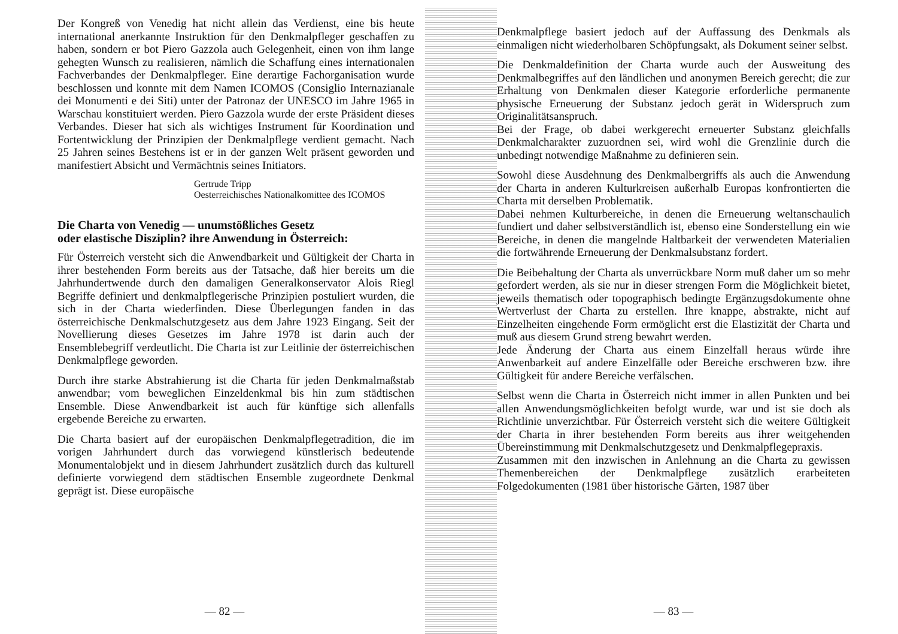Der Kongreß von Venedig hat nicht allein das Verdienst, eine bis heute international anerkannte Instruktion für den Denkmalpfleger geschaffen zu haben, sondern er bot Piero Gazzola auch Gelegenheit, einen von ihm lange gehegten Wunsch zu realisieren, nämlich die Schaffung eines internationalen Fachverbandes der Denkmalpfleger. Eine derartige Fachorganisation wurde beschlossen und konnte mit dem Namen ICOMOS (Consiglio Internazianale dei Monumenti e dei Siti) unter der Patronaz der UNESCO im Jahre 1965 in Warschau konstituiert werden. Piero Gazzola wurde der erste Präsident dieses Verbandes. Dieser hat sich als wichtiges Instrument für Koordination und Fortentwicklung der Prinzipien der Denkmalpflege verdient gemacht. Nach 25 Jahren seines Bestehens ist er in der ganzen Welt präsent geworden und manifestiert Absicht und Vermächtnis seines Initiators.
Gertrude Tripp
Oesterreichisches Nationalkomittee des ICOMOS
Die Charta von Venedig — unumstößliches Gesetz
oder elastische Disziplin? ihre Anwendung in Österreich:
Für Österreich versteht sich die Anwendbarkeit und Gültigkeit der Charta in ihrer bestehenden Form bereits aus der Tatsache, daß hier bereits um die Jahrhundertwende durch den damaligen Generalkonservator Alois Riegl Begriffe definiert und denkmalpflegerische Prinzipien postuliert wurden, die sich in der Charta wiederfinden. Diese Überlegungen fanden in das österreichische Denkmalschutzgesetz aus dem Jahre 1923 Eingang. Seit der Novellierung dieses Gesetzes im Jahre 1978 ist darin auch der Ensemblebegriff verdeutlicht. Die Charta ist zur Leitlinie der österreichischen Denkmalpflege geworden.
Durch ihre starke Abstrahierung ist die Charta für jeden Denkmalmaßstab anwendbar; vom beweglichen Einzeldenkmal bis hin zum städtischen Ensemble. Diese Anwendbarkeit ist auch für künftige sich allenfalls ergebende Bereiche zu erwarten.
Die Charta basiert auf der europäischen Denkmalpflegetradition, die im vorigen Jahrhundert durch das vorwiegend künstlerisch bedeutende Monumentalobjekt und in diesem Jahrhundert zusätzlich durch das kulturell definierte vorwiegend dem städtischen Ensemble zugeordnete Denkmal geprägt ist. Diese europäische
— 82 —
Denkmalpflege basiert jedoch auf der Auffassung des Denkmals als einmaligen nicht wiederholbaren Schöpfungsakt, als Dokument seiner selbst.
Die Denkmaldefinition der Charta wurde auch der Ausweitung des Denkmalbegriffes auf den ländlichen und anonymen Bereich gerecht; die zur Erhaltung von Denkmalen dieser Kategorie erforderliche permanente physische Erneuerung der Substanz jedoch gerät in Widerspruch zum Originalitätsanspruch.
Bei der Frage, ob dabei werkgerecht erneuerter Substanz gleichfalls Denkmalcharakter zuzuordnen sei, wird wohl die Grenzlinie durch die unbedingt notwendige Maßnahme zu definieren sein.
Sowohl diese Ausdehnung des Denkmalbergriffs als auch die Anwendung der Charta in anderen Kulturkreisen außerhalb Europas konfrontierten die Charta mit derselben Problematik.
Dabei nehmen Kulturbereiche, in denen die Erneuerung weltanschaulich fundiert und daher selbstverständlich ist, ebenso eine Sonderstellung ein wie Bereiche, in denen die mangelnde Haltbarkeit der verwendeten Materialien die fortwährende Erneuerung der Denkmalsubstanz fordert.
Die Beibehaltung der Charta als unverrückbare Norm muß daher um so mehr gefordert werden, als sie nur in dieser strengen Form die Möglichkeit bietet, jeweils thematisch oder topographisch bedingte Ergänzugsdokumente ohne Wertverlust der Charta zu erstellen. Ihre knappe, abstrakte, nicht auf Einzelheiten eingehende Form ermöglicht erst die Elastizität der Charta und muß aus diesem Grund streng bewahrt werden.
Jede Änderung der Charta aus einem Einzelfall heraus würde ihre Anwenbarkeit auf andere Einzelfälle oder Bereiche erschweren bzw. ihre Gültigkeit für andere Bereiche verfälschen.
Selbst wenn die Charta in Österreich nicht immer in allen Punkten und bei allen Anwendungsmöglichkeiten befolgt wurde, war und ist sie doch als Richtlinie unverzichtbar. Für Österreich versteht sich die weitere Gültigkeit der Charta in ihrer bestehenden Form bereits aus ihrer weitgehenden Übereinstimmung mit Denkmalschutzgesetz und Denkmalpflegepraxis.
Zusammen mit den inzwischen in Anlehnung an die Charta zu gewissen Themenbereichen der Denkmalpflege zusätzlich erarbeiteten Folgedokumenten (1981 über historische Gärten, 1987 über
— 83 —